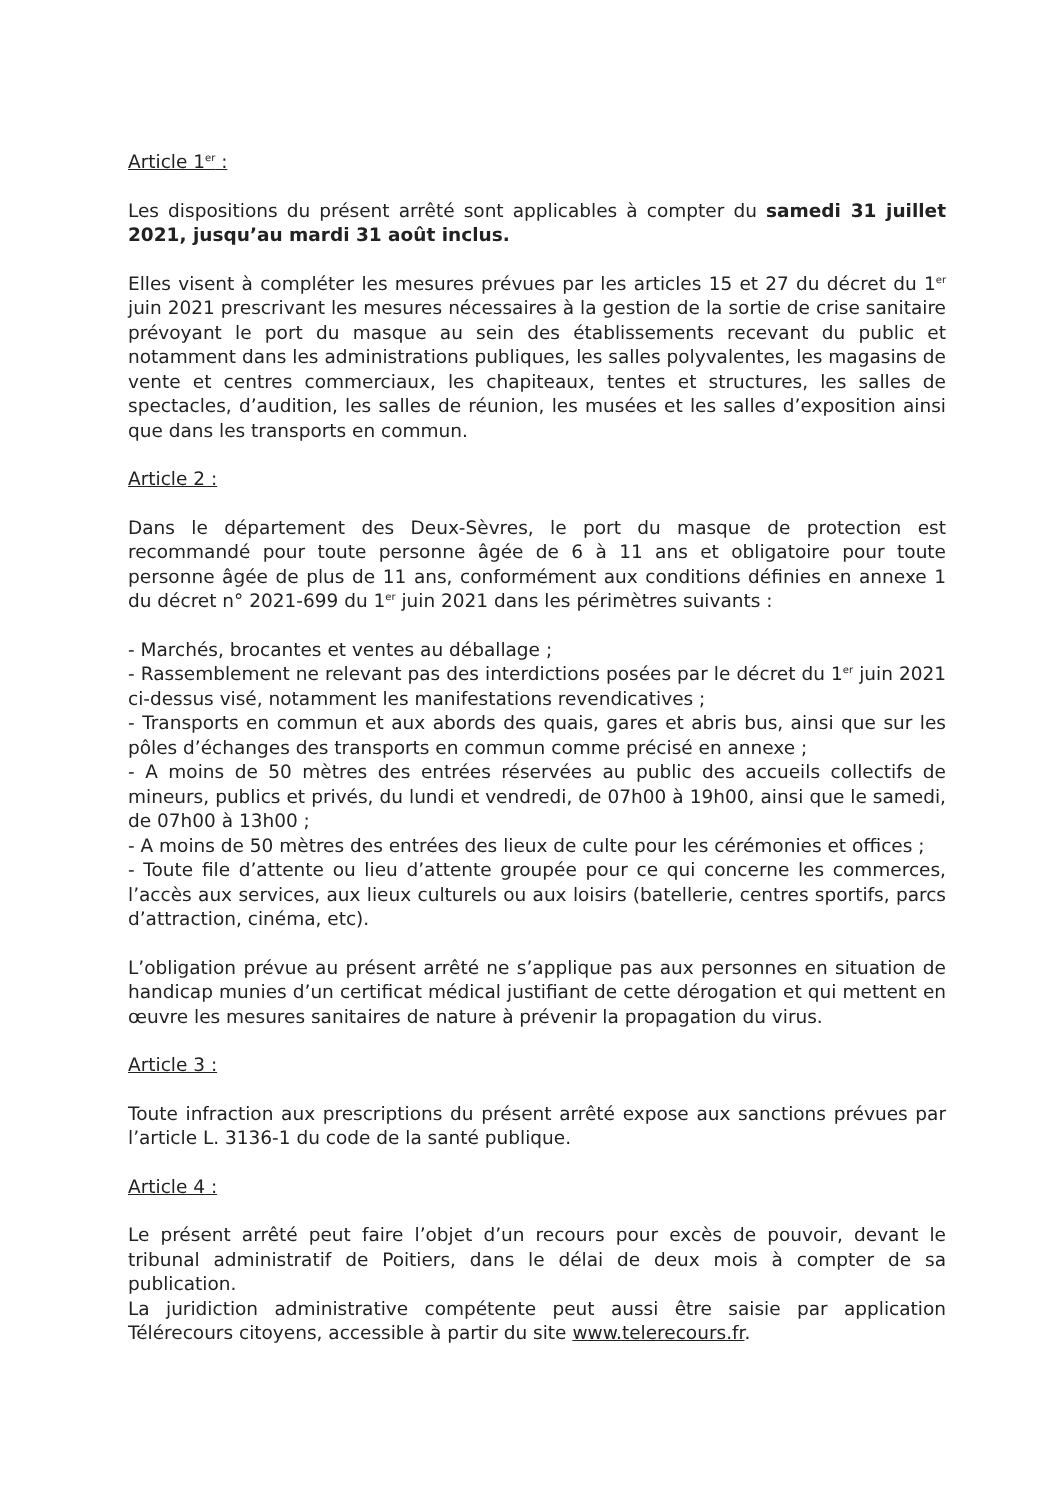Article 1<sup>er</sup> :
Les dispositions du présent arrêté sont applicables à compter du samedi 31 juillet 2021, jusqu’au mardi 31 août inclus.
Elles visent à compléter les mesures prévues par les articles 15 et 27 du décret du 1<sup>er</sup> juin 2021 prescrivant les mesures nécessaires à la gestion de la sortie de crise sanitaire prévoyant le port du masque au sein des établissements recevant du public et notamment dans les administrations publiques, les salles polyvalentes, les magasins de vente et centres commerciaux, les chapiteaux, tentes et structures, les salles de spectacles, d’audition, les salles de réunion, les musées et les salles d’exposition ainsi que dans les transports en commun.
Article 2 :
Dans le département des Deux-Sèvres, le port du masque de protection est recommandé pour toute personne âgée de 6 à 11 ans et obligatoire pour toute personne âgée de plus de 11 ans, conformément aux conditions définies en annexe 1 du décret n° 2021-699 du 1<sup>er</sup> juin 2021 dans les périmètres suivants :
- Marchés, brocantes et ventes au déballage ;
- Rassemblement ne relevant pas des interdictions posées par le décret du 1<sup>er</sup> juin 2021 ci-dessus visé, notamment les manifestations revendicatives ;
- Transports en commun et aux abords des quais, gares et abris bus, ainsi que sur les pôles d’échanges des transports en commun comme précisé en annexe ;
- A moins de 50 mètres des entrées réservées au public des accueils collectifs de mineurs, publics et privés, du lundi et vendredi, de 07h00 à 19h00, ainsi que le samedi, de 07h00 à 13h00 ;
- A moins de 50 mètres des entrées des lieux de culte pour les cérémonies et offices ;
- Toute file d’attente ou lieu d’attente groupée pour ce qui concerne les commerces, l’accès aux services, aux lieux culturels ou aux loisirs (batellerie, centres sportifs, parcs d’attraction, cinéma, etc).
L’obligation prévue au présent arrêté ne s’applique pas aux personnes en situation de handicap munies d’un certificat médical justifiant de cette dérogation et qui mettent en œuvre les mesures sanitaires de nature à prévenir la propagation du virus.
Article 3 :
Toute infraction aux prescriptions du présent arrêté expose aux sanctions prévues par l’article L. 3136-1 du code de la santé publique.
Article 4 :
Le présent arrêté peut faire l’objet d’un recours pour excès de pouvoir, devant le tribunal administratif de Poitiers, dans le délai de deux mois à compter de sa publication.
La juridiction administrative compétente peut aussi être saisie par application Télérecours citoyens, accessible à partir du site www.telerecours.fr.